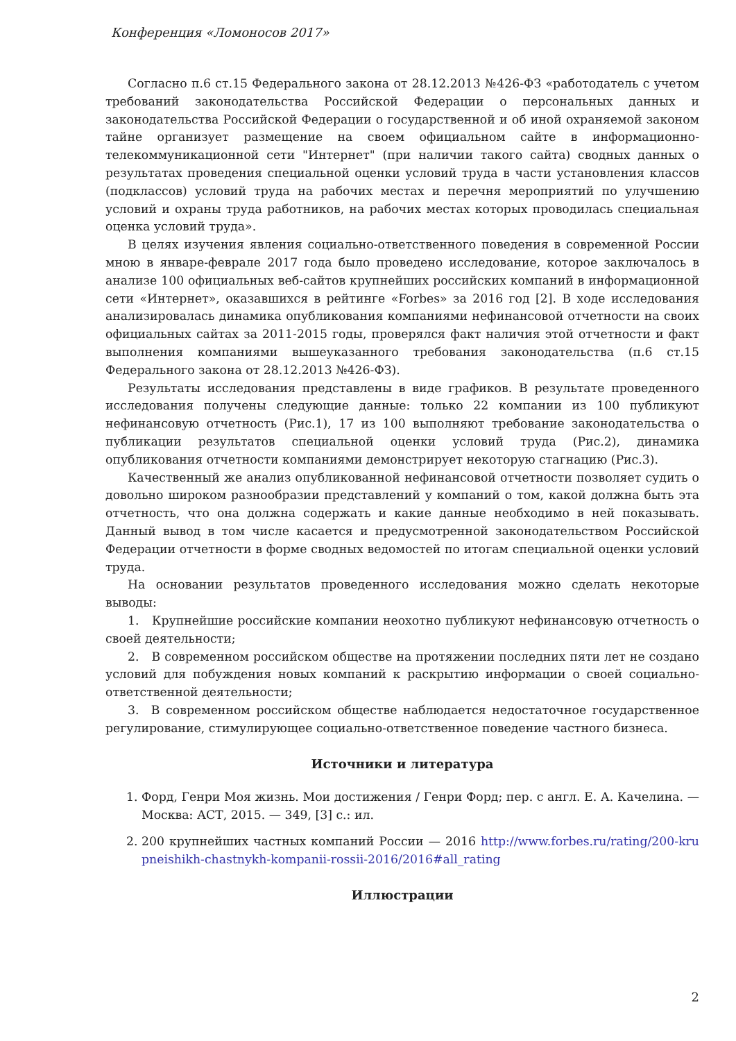Конференция «Ломоносов 2017»
Согласно п.6 ст.15 Федерального закона от 28.12.2013 №426-ФЗ «работодатель с учетом требований законодательства Российской Федерации о персональных данных и законодательства Российской Федерации о государственной и об иной охраняемой законом тайне организует размещение на своем официальном сайте в информационно-телекоммуникационной сети "Интернет" (при наличии такого сайта) сводных данных о результатах проведения специальной оценки условий труда в части установления классов (подклассов) условий труда на рабочих местах и перечня мероприятий по улучшению условий и охраны труда работников, на рабочих местах которых проводилась специальная оценка условий труда».
В целях изучения явления социально-ответственного поведения в современной России мною в январе-феврале 2017 года было проведено исследование, которое заключалось в анализе 100 официальных веб-сайтов крупнейших российских компаний в информационной сети «Интернет», оказавшихся в рейтинге «Forbes» за 2016 год [2]. В ходе исследования анализировалась динамика опубликования компаниями нефинансовой отчетности на своих официальных сайтах за 2011-2015 годы, проверялся факт наличия этой отчетности и факт выполнения компаниями вышеуказанного требования законодательства (п.6 ст.15 Федерального закона от 28.12.2013 №426-ФЗ).
Результаты исследования представлены в виде графиков. В результате проведенного исследования получены следующие данные: только 22 компании из 100 публикуют нефинансовую отчетность (Рис.1), 17 из 100 выполняют требование законодательства о публикации результатов специальной оценки условий труда (Рис.2), динамика опубликования отчетности компаниями демонстрирует некоторую стагнацию (Рис.3).
Качественный же анализ опубликованной нефинансовой отчетности позволяет судить о довольно широком разнообразии представлений у компаний о том, какой должна быть эта отчетность, что она должна содержать и какие данные необходимо в ней показывать. Данный вывод в том числе касается и предусмотренной законодательством Российской Федерации отчетности в форме сводных ведомостей по итогам специальной оценки условий труда.
На основании результатов проведенного исследования можно сделать некоторые выводы:
1. Крупнейшие российские компании неохотно публикуют нефинансовую отчетность о своей деятельности;
2. В современном российском обществе на протяжении последних пяти лет не создано условий для побуждения новых компаний к раскрытию информации о своей социально-ответственной деятельности;
3. В современном российском обществе наблюдается недостаточное государственное регулирование, стимулирующее социально-ответственное поведение частного бизнеса.
Источники и литература
1. Форд, Генри Моя жизнь. Мои достижения / Генри Форд; пер. с англ. Е. А. Качелина. — Москва: АСТ, 2015. — 349, [3] с.: ил.
2. 200 крупнейших частных компаний России — 2016 http://www.forbes.ru/rating/200-krupneishikh-chastnykh-kompanii-rossii-2016/2016#all_rating
Иллюстрации
2